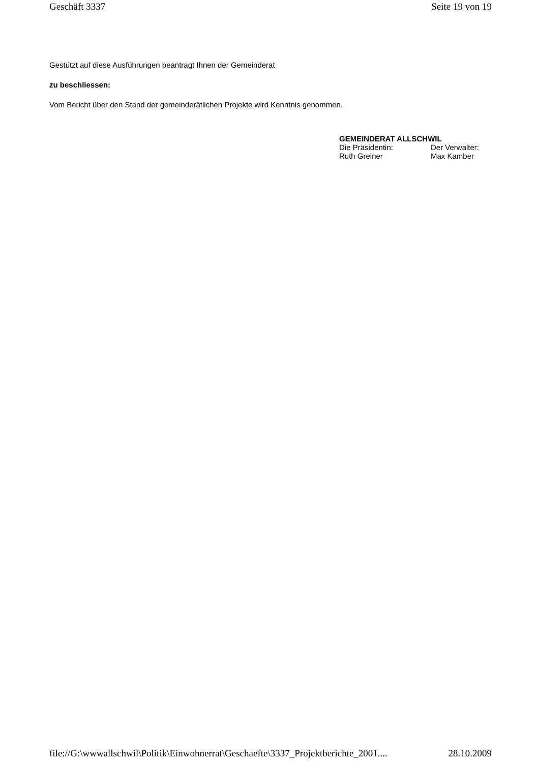Geschäft 3337 Seite 19 von 19
Gestützt auf diese Ausführungen beantragt Ihnen der Gemeinderat
zu beschliessen:
Vom Bericht über den Stand der gemeinderätlichen Projekte wird Kenntnis genommen.
GEMEINDERAT ALLSCHWIL
| Die Präsidentin: | Der Verwalter: |
| Ruth Greiner | Max Kamber |
file://G:\wwwallschwil\Politik\Einwohnerrat\Geschaefte\3337_Projektberichte_2001.... 28.10.2009